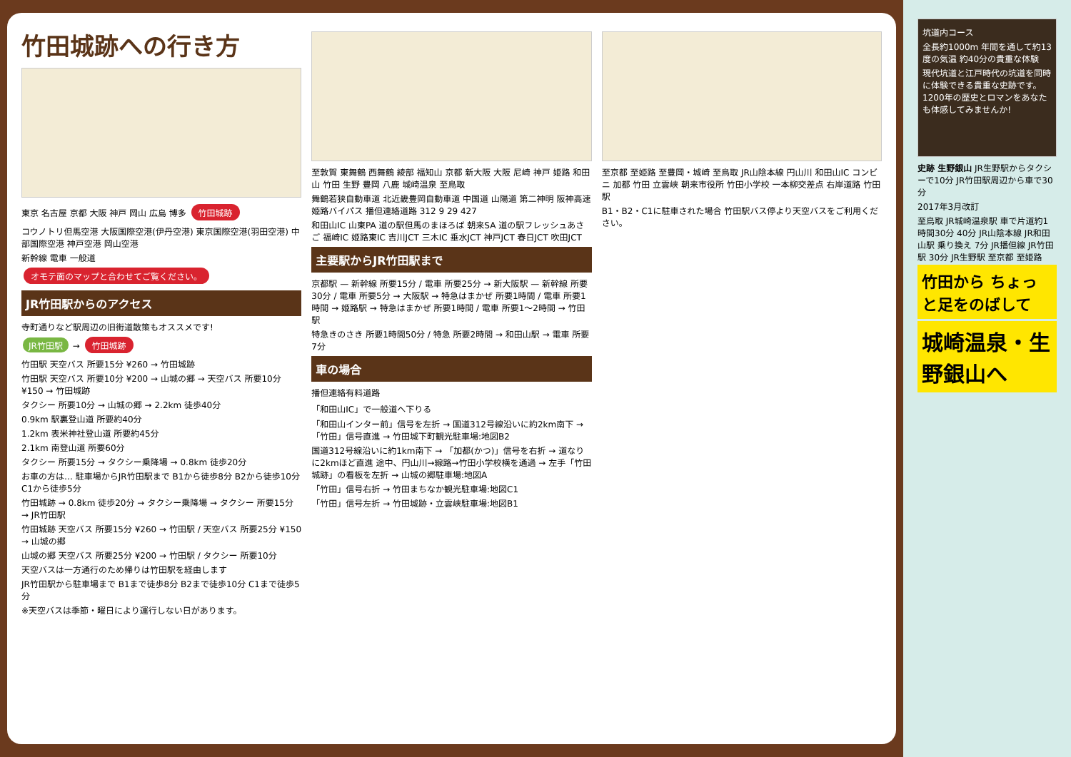竹田城跡への行き方
東京 名古屋 京都 大阪 神戸 岡山 広島 博多 竹田城跡
コウノトリ但馬空港 大阪国際空港(伊丹空港) 東京国際空港(羽田空港) 中部国際空港 神戸空港 岡山空港
新幹線 電車 一般道
オモテ面のマップと合わせてご覧ください。
JR竹田駅からのアクセス
寺町通りなど駅周辺の旧街道散策もオススメです!
JR竹田駅 → 竹田城跡
竹田駅 天空バス 所要15分 ¥260 → 竹田城跡
竹田駅 天空バス 所要10分 ¥200 → 山城の郷 → 天空バス 所要10分 ¥150 → 竹田城跡
タクシー 所要10分 → 山城の郷 → 2.2km 徒歩40分
0.9km 駅裏登山道 所要約40分
1.2km 表米神社登山道 所要約45分
2.1km 南登山道 所要60分
タクシー 所要15分 → タクシー乗降場 → 0.8km 徒歩20分
お車の方は… 駐車場からJR竹田駅まで B1から徒歩8分 B2から徒歩10分 C1から徒歩5分
竹田城跡 → 0.8km 徒歩20分 → タクシー乗降場 → タクシー 所要15分 → JR竹田駅
竹田城跡 天空バス 所要15分 ¥260 → 竹田駅 / 天空バス 所要25分 ¥150 → 山城の郷
山城の郷 天空バス 所要25分 ¥200 → 竹田駅 / タクシー 所要10分
天空バスは一方通行のため帰りは竹田駅を経由します
JR竹田駅から駐車場まで B1まで徒歩8分 B2まで徒歩10分 C1まで徒歩5分
※天空バスは季節・曜日により運行しない日があります。
至敦賀 東舞鶴 西舞鶴 綾部 福知山 京都 新大阪 大阪 尼崎 神戸 姫路 和田山 竹田 生野 豊岡 八鹿 城崎温泉 至鳥取
舞鶴若狭自動車道 北近畿豊岡自動車道 中国道 山陽道 第二神明 阪神高速 姫路バイパス 播但連絡道路 312 9 29 427
和田山IC 山東PA 道の駅但馬のまほろば 朝来SA 道の駅フレッシュあさご 福崎IC 姫路東IC 吉川JCT 三木IC 垂水JCT 神戸JCT 春日JCT 吹田JCT
主要駅からJR竹田駅まで
京都駅 — 新幹線 所要15分 / 電車 所要25分 → 新大阪駅 — 新幹線 所要30分 / 電車 所要5分 → 大阪駅 → 特急はまかぜ 所要1時間 / 電車 所要1時間 → 姫路駅 → 特急はまかぜ 所要1時間 / 電車 所要1〜2時間 → 竹田駅
特急きのさき 所要1時間50分 / 特急 所要2時間 → 和田山駅 → 電車 所要7分
車の場合
播但連絡有料道路
「和田山IC」で一般道へ下りる
「和田山インター前」信号を左折 → 国道312号線沿いに約2km南下 → 「竹田」信号直進 → 竹田城下町観光駐車場:地図B2
国道312号線沿いに約1km南下 → 「加都(かつ)」信号を右折 → 道なりに2kmほど直進 途中、円山川→線路→竹田小学校横を通過 → 左手「竹田城跡」の看板を左折 → 山城の郷駐車場:地図A
「竹田」信号右折 → 竹田まちなか観光駐車場:地図C1
「竹田」信号左折 → 竹田城跡・立雲峡駐車場:地図B1
至京都 至姫路 至豊岡・城崎 至鳥取 JR山陰本線 円山川 和田山IC コンビニ 加都 竹田 立雲峡 朝来市役所 竹田小学校 一本柳交差点 右岸道路 竹田駅
B1・B2・C1に駐車された場合 竹田駅バス停より天空バスをご利用ください。
坑道内コース
全長約1000m 年間を通して約13度の気温 約40分の貴重な体験
現代坑道と江戸時代の坑道を同時に体験できる貴重な史跡です。1200年の歴史とロマンをあなたも体感してみませんか!
史跡 生野銀山 JR生野駅からタクシーで10分 JR竹田駅周辺から車で30分
2017年3月改訂
至鳥取 JR城崎温泉駅 車で片道約1時間30分 40分 JR山陰本線 JR和田山駅 乗り換え 7分 JR播但線 JR竹田駅 30分 JR生野駅 至京都 至姫路
竹田から ちょっと足をのばして
城崎温泉・生野銀山へ